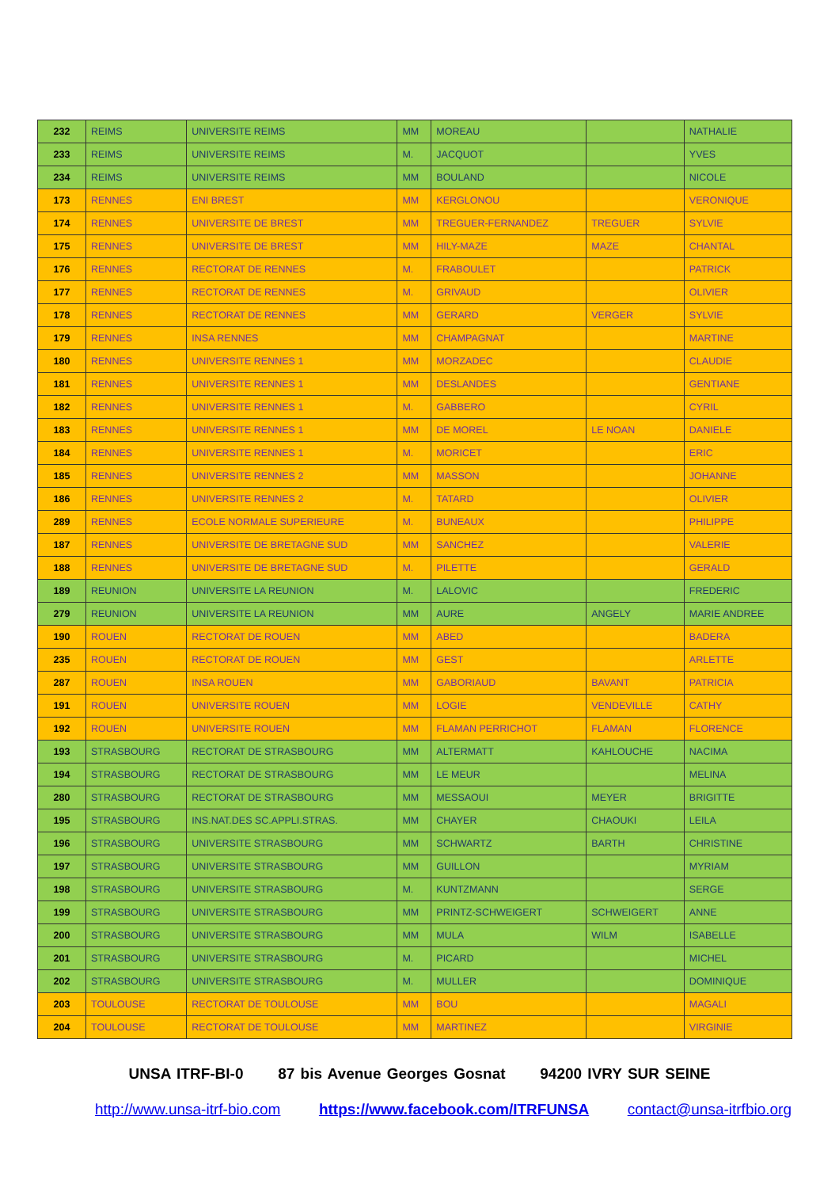| 232 | REIMS | UNIVERSITE REIMS | MM | MOREAU | | NATHALIE |
| 233 | REIMS | UNIVERSITE REIMS | M. | JACQUOT | | YVES |
| 234 | REIMS | UNIVERSITE REIMS | MM | BOULAND | | NICOLE |
| 173 | RENNES | ENI BREST | MM | KERGLONOU | | VERONIQUE |
| 174 | RENNES | UNIVERSITE DE BREST | MM | TREGUER-FERNANDEZ | TREGUER | SYLVIE |
| 175 | RENNES | UNIVERSITE DE BREST | MM | HILY-MAZE | MAZE | CHANTAL |
| 176 | RENNES | RECTORAT DE RENNES | M. | FRABOULET | | PATRICK |
| 177 | RENNES | RECTORAT DE RENNES | M. | GRIVAUD | | OLIVIER |
| 178 | RENNES | RECTORAT DE RENNES | MM | GERARD | VERGER | SYLVIE |
| 179 | RENNES | INSA RENNES | MM | CHAMPAGNAT | | MARTINE |
| 180 | RENNES | UNIVERSITE RENNES 1 | MM | MORZADEC | | CLAUDIE |
| 181 | RENNES | UNIVERSITE RENNES 1 | MM | DESLANDES | | GENTIANE |
| 182 | RENNES | UNIVERSITE RENNES 1 | M. | GABBERO | | CYRIL |
| 183 | RENNES | UNIVERSITE RENNES 1 | MM | DE MOREL | LE NOAN | DANIELE |
| 184 | RENNES | UNIVERSITE RENNES 1 | M. | MORICET | | ERIC |
| 185 | RENNES | UNIVERSITE RENNES 2 | MM | MASSON | | JOHANNE |
| 186 | RENNES | UNIVERSITE RENNES 2 | M. | TATARD | | OLIVIER |
| 289 | RENNES | ECOLE NORMALE SUPERIEURE | M. | BUNEAUX | | PHILIPPE |
| 187 | RENNES | UNIVERSITE DE BRETAGNE SUD | MM | SANCHEZ | | VALERIE |
| 188 | RENNES | UNIVERSITE DE BRETAGNE SUD | M. | PILETTE | | GERALD |
| 189 | REUNION | UNIVERSITE LA REUNION | M. | LALOVIC | | FREDERIC |
| 279 | REUNION | UNIVERSITE LA REUNION | MM | AURE | ANGELY | MARIE ANDREE |
| 190 | ROUEN | RECTORAT DE ROUEN | MM | ABED | | BADERA |
| 235 | ROUEN | RECTORAT DE ROUEN | MM | GEST | | ARLETTE |
| 287 | ROUEN | INSA ROUEN | MM | GABORIAUD | BAVANT | PATRICIA |
| 191 | ROUEN | UNIVERSITE ROUEN | MM | LOGIE | VENDEVILLE | CATHY |
| 192 | ROUEN | UNIVERSITE ROUEN | MM | FLAMAN PERRICHOT | FLAMAN | FLORENCE |
| 193 | STRASBOURG | RECTORAT DE STRASBOURG | MM | ALTERMATT | KAHLOUCHE | NACIMA |
| 194 | STRASBOURG | RECTORAT DE STRASBOURG | MM | LE MEUR | | MELINA |
| 280 | STRASBOURG | RECTORAT DE STRASBOURG | MM | MESSAOUI | MEYER | BRIGITTE |
| 195 | STRASBOURG | INS.NAT.DES SC.APPLI.STRAS. | MM | CHAYER | CHAOUKI | LEILA |
| 196 | STRASBOURG | UNIVERSITE STRASBOURG | MM | SCHWARTZ | BARTH | CHRISTINE |
| 197 | STRASBOURG | UNIVERSITE STRASBOURG | MM | GUILLON | | MYRIAM |
| 198 | STRASBOURG | UNIVERSITE STRASBOURG | M. | KUNTZMANN | | SERGE |
| 199 | STRASBOURG | UNIVERSITE STRASBOURG | MM | PRINTZ-SCHWEIGERT | SCHWEIGERT | ANNE |
| 200 | STRASBOURG | UNIVERSITE STRASBOURG | MM | MULA | WILM | ISABELLE |
| 201 | STRASBOURG | UNIVERSITE STRASBOURG | M. | PICARD | | MICHEL |
| 202 | STRASBOURG | UNIVERSITE STRASBOURG | M. | MULLER | | DOMINIQUE |
| 203 | TOULOUSE | RECTORAT DE TOULOUSE | MM | BOU | | MAGALI |
| 204 | TOULOUSE | RECTORAT DE TOULOUSE | MM | MARTINEZ | | VIRGINIE |
UNSA ITRF-BI-0 87 bis Avenue Georges Gosnat 94200 IVRY SUR SEINE
http://www.unsa-itrf-bio.com https://www.facebook.com/ITRFUNSA contact@unsa-itrfbio.org